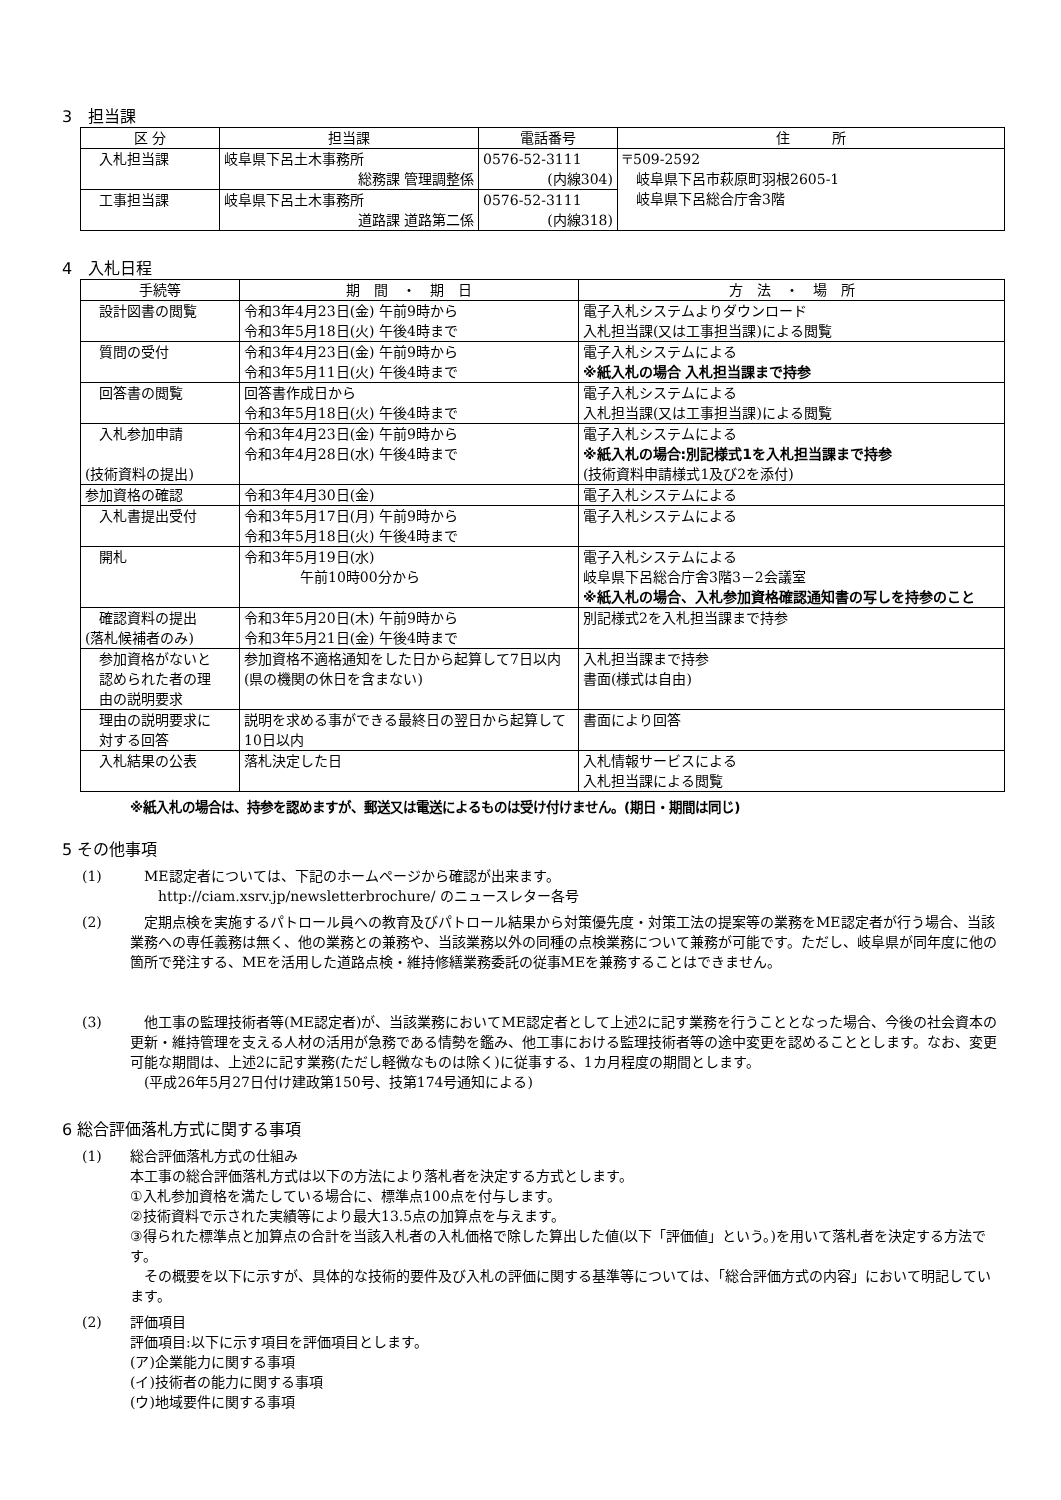3　担当課
| 区 分 | 担当課 | 電話番号 | 住 所 |
| --- | --- | --- | --- |
| 入札担当課 | 岐阜県下呂土木事務所 総務課 管理調整係 | 0576-52-3111 (内線304) | 〒509-2592 岐阜県下呂市萩原町羽根2605-1 岐阜県下呂総合庁舎3階 |
| 工事担当課 | 岐阜県下呂土木事務所 道路課 道路第二係 | 0576-52-3111 (内線318) | |
4　入札日程
| 手続等 | 期 間 ・ 期 日 | 方 法 ・ 場 所 |
| --- | --- | --- |
| 設計図書の閲覧 | 令和3年4月23日(金) 午前9時から 令和3年5月18日(火) 午後4時まで | 電子入札システムよりダウンロード 入札担当課(又は工事担当課)による閲覧 |
| 質問の受付 | 令和3年4月23日(金) 午前9時から 令和3年5月11日(火) 午後4時まで | 電子入札システムによる ※紙入札の場合 入札担当課まで持参 |
| 回答書の閲覧 | 回答書作成日から 令和3年5月18日(火) 午後4時まで | 電子入札システムによる 入札担当課(又は工事担当課)による閲覧 |
| 入札参加申請 (技術資料の提出) | 令和3年4月23日(金) 午前9時から 令和3年4月28日(水) 午後4時まで | 電子入札システムによる ※紙入札の場合:別記様式1を入札担当課まで持参 (技術資料申請様式1及び2を添付) |
| 参加資格の確認 | 令和3年4月30日(金) | 電子入札システムによる |
| 入札書提出受付 | 令和3年5月17日(月) 午前9時から 令和3年5月18日(火) 午後4時まで | 電子入札システムによる |
| 開札 | 令和3年5月19日(水) 午前10時00分から | 電子入札システムによる 岐阜県下呂総合庁舎3階3－2会議室 ※紙入札の場合、入札参加資格確認通知書の写しを持参のこと |
| 確認資料の提出 (落札候補者のみ) | 令和3年5月20日(木) 午前9時から 令和3年5月21日(金) 午後4時まで | 別記様式2を入札担当課まで持参 |
| 参加資格がないと 認められた者の理 由の説明要求 | 参加資格不適格通知をした日から起算して7日以内(県の機関の休日を含まない) | 入札担当課まで持参 書面(様式は自由) |
| 理由の説明要求に 対する回答 | 説明を求める事ができる最終日の翌日から起算して10日以内 | 書面により回答 |
| 入札結果の公表 | 落札決定した日 | 入札情報サービスによる 入札担当課による閲覧 |
※紙入札の場合は、持参を認めますが、郵送又は電送によるものは受け付けません。(期日・期間は同じ)
5 その他事項
(1) 　ME認定者については、下記のホームページから確認が出来ます。
　　http://ciam.xsrv.jp/newsletterbrochure/ のニュースレター各号
(2) 　定期点検を実施するパトロール員への教育及びパトロール結果から対策優先度・対策工法の提案等の業務をME認定者が行う場合、当該業務への専任義務は無く、他の業務との兼務や、当該業務以外の同種の点検業務について兼務が可能です。ただし、岐阜県が同年度に他の箇所で発注する、MEを活用した道路点検・維持修繕業務委託の従事MEを兼務することはできません。
(3) 　他工事の監理技術者等(ME認定者)が、当該業務においてME認定者として上述2に記す業務を行うこととなった場合、今後の社会資本の更新・維持管理を支える人材の活用が急務である情勢を鑑み、他工事における監理技術者等の途中変更を認めることとします。なお、変更可能な期間は、上述2に記す業務(ただし軽微なものは除く)に従事する、1カ月程度の期間とします。
　(平成26年5月27日付け建政第150号、技第174号通知による)
6 総合評価落札方式に関する事項
(1) 総合評価落札方式の仕組み
本工事の総合評価落札方式は以下の方法により落札者を決定する方式とします。
①入札参加資格を満たしている場合に、標準点100点を付与します。
②技術資料で示された実績等により最大13.5点の加算点を与えます。
③得られた標準点と加算点の合計を当該入札者の入札価格で除した算出した値(以下「評価値」という。)を用いて落札者を決定する方法です。
　その概要を以下に示すが、具体的な技術的要件及び入札の評価に関する基準等については、「総合評価方式の内容」において明記しています。
(2) 評価項目
評価項目:以下に示す項目を評価項目とします。
(ア)企業能力に関する事項
(イ)技術者の能力に関する事項
(ウ)地域要件に関する事項